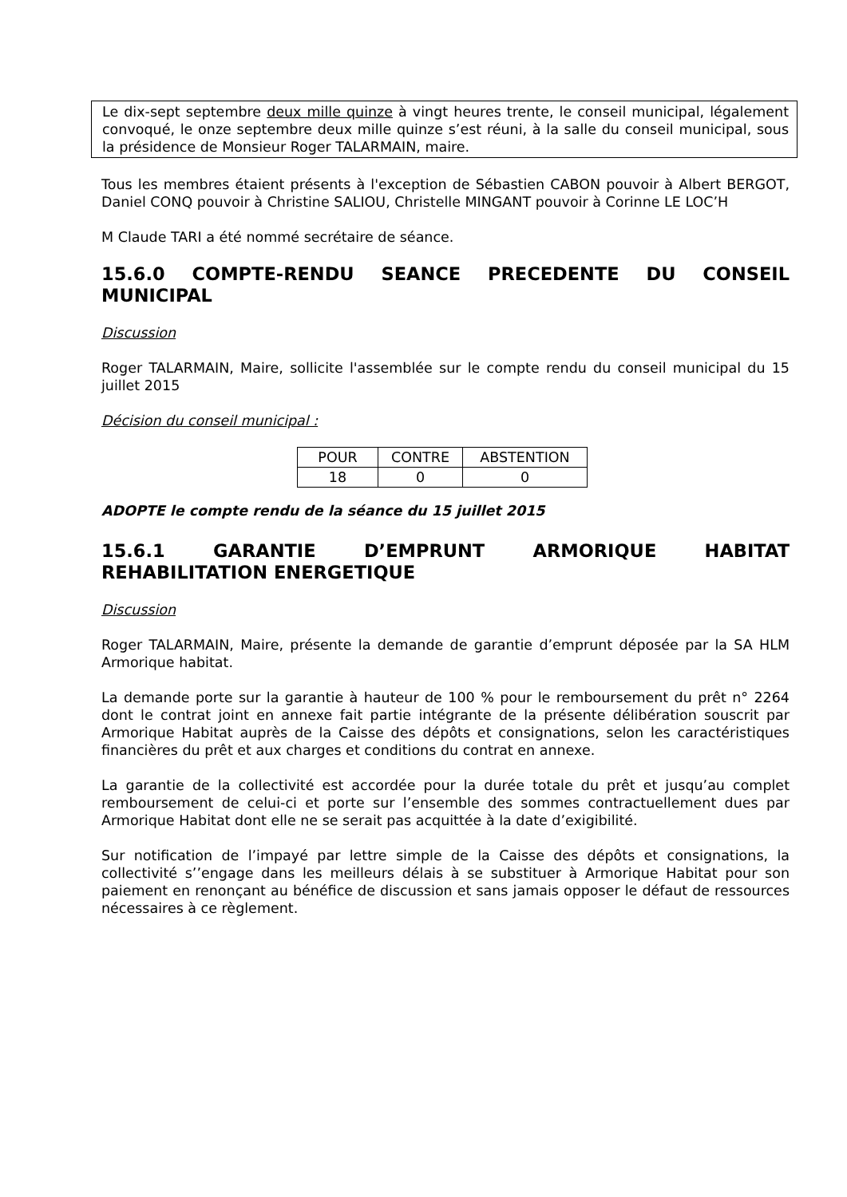Le dix-sept septembre deux mille quinze à vingt heures trente, le conseil municipal, légalement convoqué, le onze septembre deux mille quinze s’est réuni, à la salle du conseil municipal, sous la présidence de Monsieur Roger TALARMAIN, maire.
Tous les membres étaient présents à l'exception de Sébastien CABON pouvoir à Albert BERGOT, Daniel CONQ pouvoir à Christine SALIOU, Christelle MINGANT pouvoir à Corinne LE LOC’H
M Claude TARI a été nommé secrétaire de séance.
15.6.0 COMPTE-RENDU SEANCE PRECEDENTE DU CONSEIL MUNICIPAL
Discussion
Roger TALARMAIN, Maire, sollicite l'assemblée sur le compte rendu du conseil municipal du 15 juillet 2015
Décision du conseil municipal :
| POUR | CONTRE | ABSTENTION |
| 18 | 0 | 0 |
ADOPTE le compte rendu de la séance du 15 juillet 2015
15.6.1 GARANTIE D’EMPRUNT ARMORIQUE HABITAT REHABILITATION ENERGETIQUE
Discussion
Roger TALARMAIN, Maire, présente la demande de garantie d’emprunt déposée par la SA HLM Armorique habitat.
La demande porte sur la garantie à hauteur de 100 % pour le remboursement du prêt n° 2264 dont le contrat joint en annexe fait partie intégrante de la présente délibération souscrit par Armorique Habitat auprès de la Caisse des dépôts et consignations, selon les caractéristiques financières du prêt et aux charges et conditions du contrat en annexe.
La garantie de la collectivité est accordée pour la durée totale du prêt et jusqu’au complet remboursement de celui-ci et porte sur l’ensemble des sommes contractuellement dues par Armorique Habitat dont elle ne se serait pas acquittée à la date d’exigibilité.
Sur notification de l’impayé par lettre simple de la Caisse des dépôts et consignations, la collectivité s’’engage dans les meilleurs délais à se substituer à Armorique Habitat pour son paiement en renonçant au bénéfice de discussion et sans jamais opposer le défaut de ressources nécessaires à ce règlement.